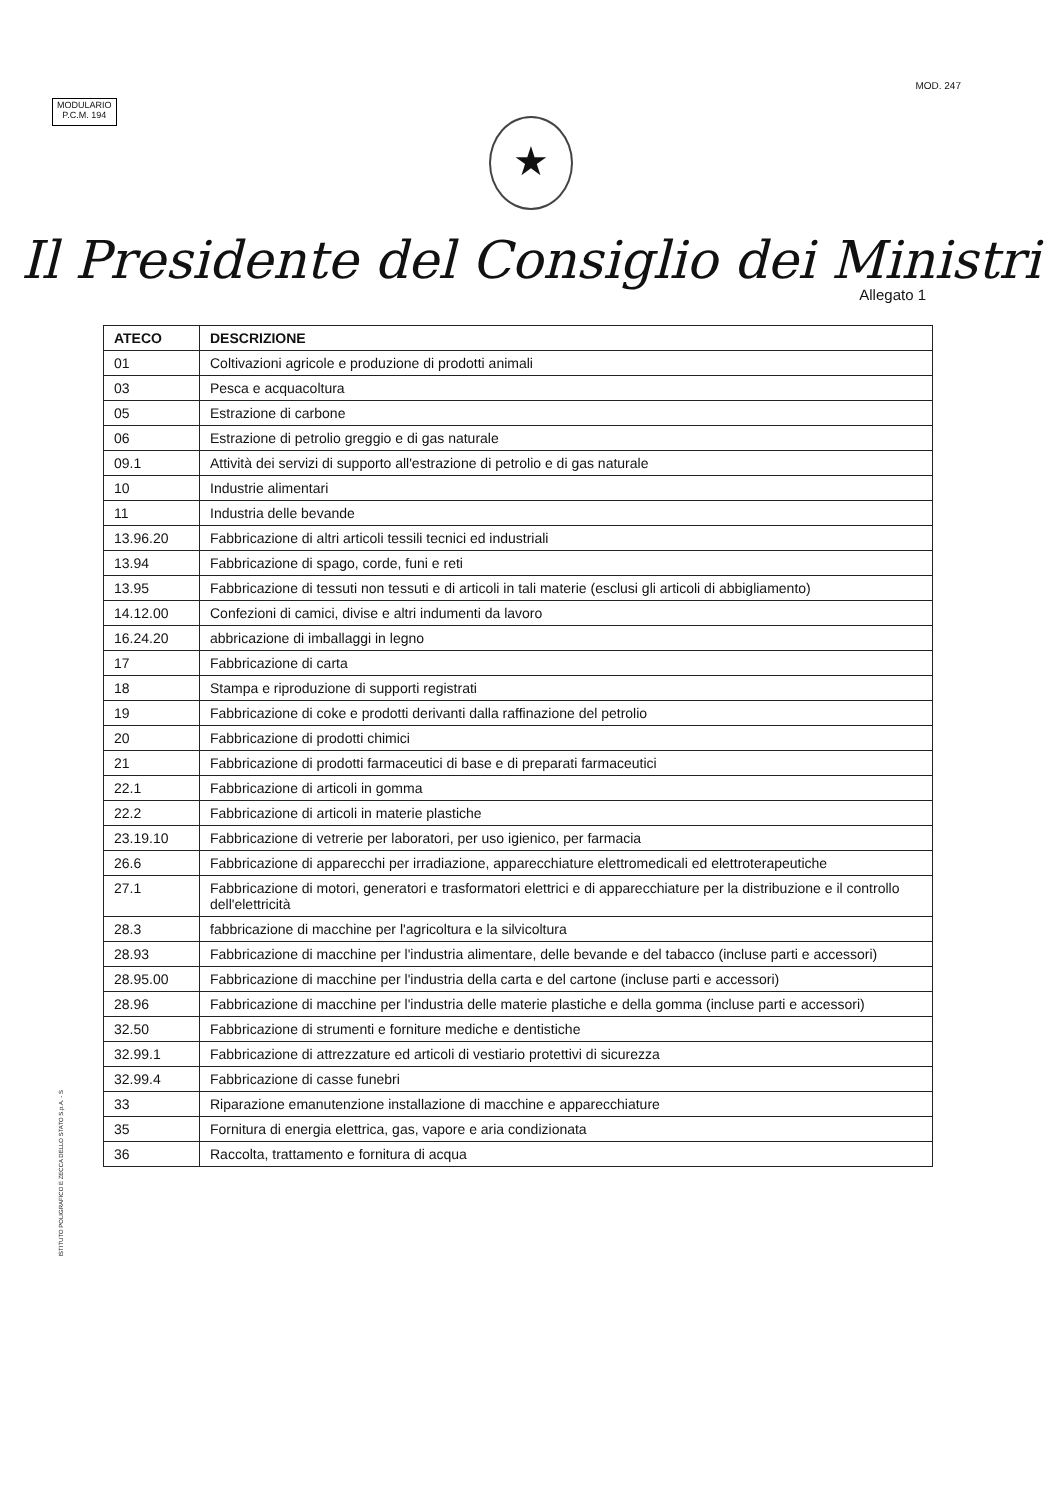MODULARIO
P.C.M. 194
MOD. 247
★
Il Presidente del Consiglio dei Ministri
Allegato 1
| ATECO | DESCRIZIONE |
| --- | --- |
| 01 | Coltivazioni agricole e produzione di prodotti animali |
| 03 | Pesca e acquacoltura |
| 05 | Estrazione di carbone |
| 06 | Estrazione di petrolio greggio e di gas naturale |
| 09.1 | Attività dei servizi di supporto all'estrazione di petrolio e di gas naturale |
| 10 | Industrie alimentari |
| 11 | Industria delle bevande |
| 13.96.20 | Fabbricazione di altri articoli tessili tecnici ed industriali |
| 13.94 | Fabbricazione di spago, corde, funi e reti |
| 13.95 | Fabbricazione di tessuti non tessuti e di articoli in tali materie (esclusi gli articoli di abbigliamento) |
| 14.12.00 | Confezioni di camici, divise e altri indumenti da lavoro |
| 16.24.20 | abbricazione di imballaggi in legno |
| 17 | Fabbricazione di carta |
| 18 | Stampa e riproduzione di supporti registrati |
| 19 | Fabbricazione di coke e prodotti derivanti dalla raffinazione del petrolio |
| 20 | Fabbricazione di prodotti chimici |
| 21 | Fabbricazione di prodotti farmaceutici di base e di preparati farmaceutici |
| 22.1 | Fabbricazione di articoli in gomma |
| 22.2 | Fabbricazione di articoli in materie plastiche |
| 23.19.10 | Fabbricazione di vetrerie per laboratori, per uso igienico, per farmacia |
| 26.6 | Fabbricazione di apparecchi per irradiazione, apparecchiature elettromedicali ed elettroterapeutiche |
| 27.1 | Fabbricazione di motori, generatori e trasformatori elettrici e di apparecchiature per la distribuzione e il controllo dell'elettricità |
| 28.3 | fabbricazione di macchine per l'agricoltura e la silvicoltura |
| 28.93 | Fabbricazione di macchine per l'industria alimentare, delle bevande e del tabacco (incluse parti e accessori) |
| 28.95.00 | Fabbricazione di macchine per l'industria della carta e del cartone (incluse parti e accessori) |
| 28.96 | Fabbricazione di macchine per l'industria delle materie plastiche e della gomma (incluse parti e accessori) |
| 32.50 | Fabbricazione di strumenti e forniture mediche e dentistiche |
| 32.99.1 | Fabbricazione di attrezzature ed articoli di vestiario protettivi di sicurezza |
| 32.99.4 | Fabbricazione di casse funebri |
| 33 | Riparazione emanutenzione installazione di macchine e apparecchiature |
| 35 | Fornitura di energia elettrica, gas, vapore e aria condizionata |
| 36 | Raccolta, trattamento e fornitura di acqua |
ISTITUTO POLIGRAFICO E ZECCA DELLO STATO S.p.A. - S